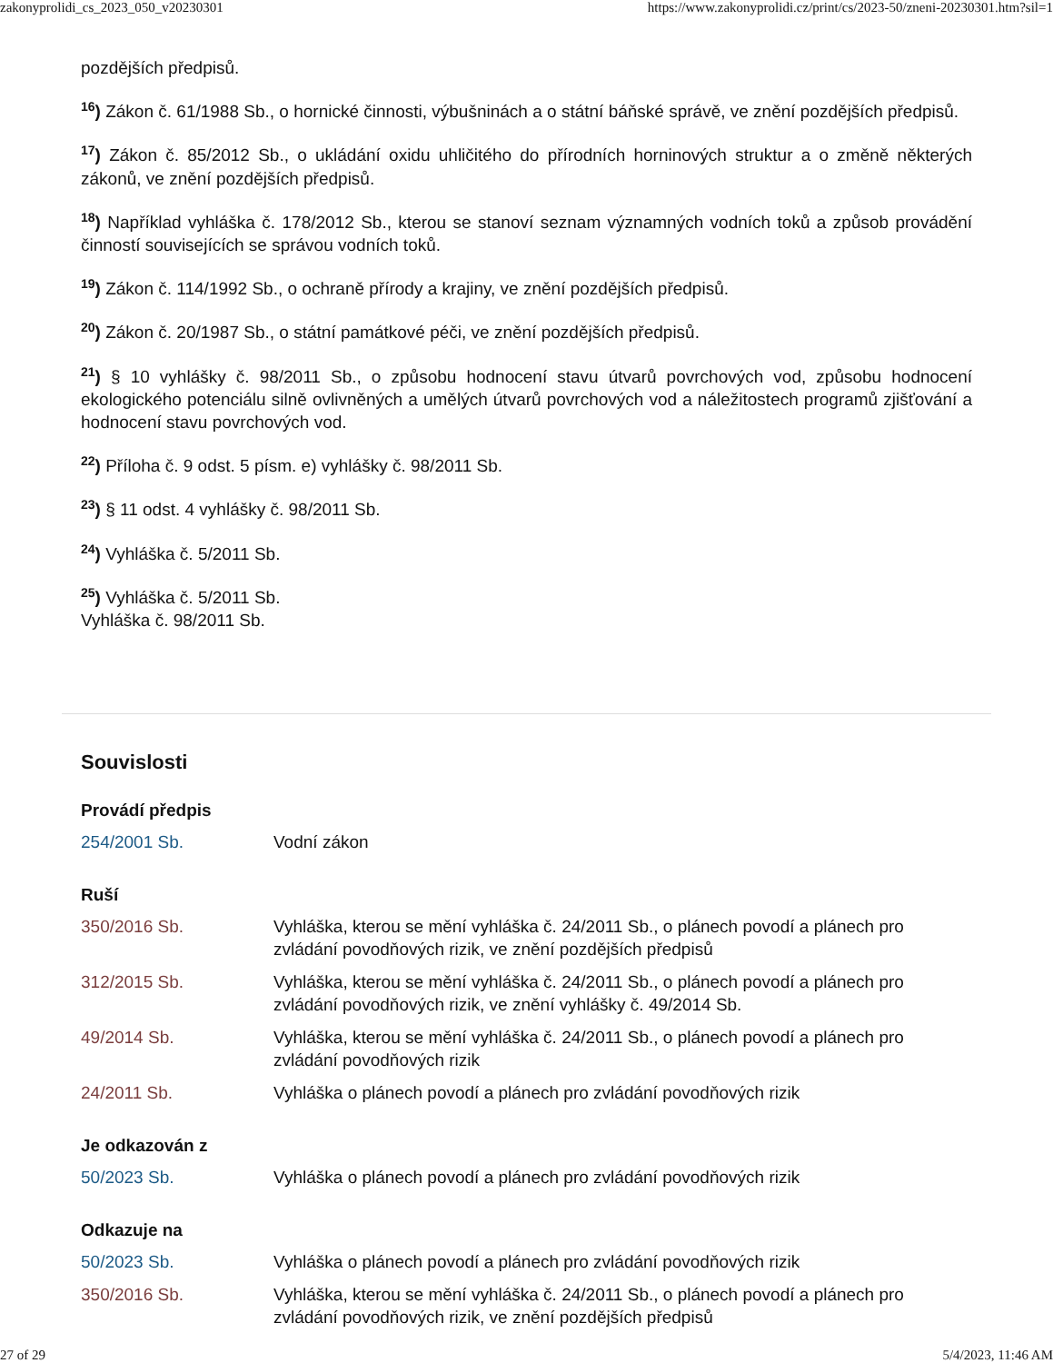zakonyprolidi_cs_2023_050_v20230301 https://www.zakonyprolidi.cz/print/cs/2023-50/zneni-20230301.htm?sil=1
pozdějších předpisů.
<sup>16</sup>) Zákon č. 61/1988 Sb., o hornické činnosti, výbušninách a o státní báňské správě, ve znění pozdějších předpisů.
<sup>17</sup>) Zákon č. 85/2012 Sb., o ukládání oxidu uhličitého do přírodních horninových struktur a o změně některých zákonů, ve znění pozdějších předpisů.
<sup>18</sup>) Například vyhláška č. 178/2012 Sb., kterou se stanoví seznam významných vodních toků a způsob provádění činností souvisejících se správou vodních toků.
<sup>19</sup>) Zákon č. 114/1992 Sb., o ochraně přírody a krajiny, ve znění pozdějších předpisů.
<sup>20</sup>) Zákon č. 20/1987 Sb., o státní památkové péči, ve znění pozdějších předpisů.
<sup>21</sup>) § 10 vyhlášky č. 98/2011 Sb., o způsobu hodnocení stavu útvarů povrchových vod, způsobu hodnocení ekologického potenciálu silně ovlivněných a umělých útvarů povrchových vod a náležitostech programů zjišťování a hodnocení stavu povrchových vod.
<sup>22</sup>) Příloha č. 9 odst. 5 písm. e) vyhlášky č. 98/2011 Sb.
<sup>23</sup>) § 11 odst. 4 vyhlášky č. 98/2011 Sb.
<sup>24</sup>) Vyhláška č. 5/2011 Sb.
<sup>25</sup>) Vyhláška č. 5/2011 Sb.
Vyhláška č. 98/2011 Sb.
Souvislosti
Provádí předpis
| 254/2001 Sb. | Vodní zákon |
Ruší
| 350/2016 Sb. | Vyhláška, kterou se mění vyhláška č. 24/2011 Sb., o plánech povodí a plánech pro zvládání povodňových rizik, ve znění pozdějších předpisů |
| 312/2015 Sb. | Vyhláška, kterou se mění vyhláška č. 24/2011 Sb., o plánech povodí a plánech pro zvládání povodňových rizik, ve znění vyhlášky č. 49/2014 Sb. |
| 49/2014 Sb. | Vyhláška, kterou se mění vyhláška č. 24/2011 Sb., o plánech povodí a plánech pro zvládání povodňových rizik |
| 24/2011 Sb. | Vyhláška o plánech povodí a plánech pro zvládání povodňových rizik |
Je odkazován z
| 50/2023 Sb. | Vyhláška o plánech povodí a plánech pro zvládání povodňových rizik |
Odkazuje na
| 50/2023 Sb. | Vyhláška o plánech povodí a plánech pro zvládání povodňových rizik |
| 350/2016 Sb. | Vyhláška, kterou se mění vyhláška č. 24/2011 Sb., o plánech povodí a plánech pro zvládání povodňových rizik, ve znění pozdějších předpisů |
27 of 29 5/4/2023, 11:46 AM